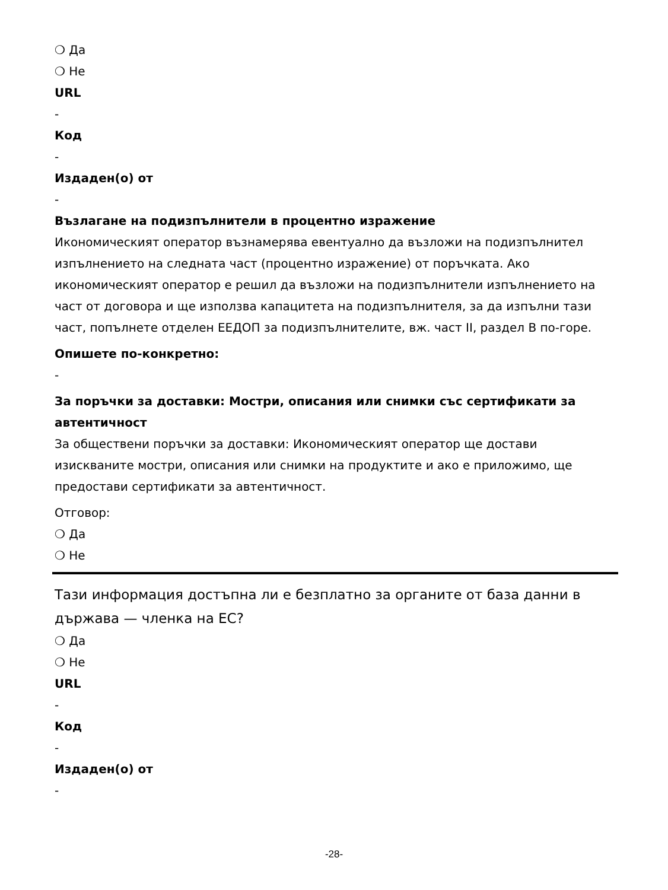❍ Да
❍ Не
URL
-
Код
-
Издаден(о) от
-
Възлагане на подизпълнители в процентно изражение
Икономическият оператор възнамерява евентуално да възложи на подизпълнител изпълнението на следната част (процентно изражение) от поръчката. Ако икономическият оператор е решил да възложи на подизпълнители изпълнението на част от договора и ще използва капацитета на подизпълнителя, за да изпълни тази част, попълнете отделен ЕЕДОП за подизпълнителите, вж. част II, раздел В по-горе.
Опишете по-конкретно:
-
За поръчки за доставки: Мостри, описания или снимки със сертификати за автентичност
За обществени поръчки за доставки: Икономическият оператор ще достави изискваните мостри, описания или снимки на продуктите и ако е приложимо, ще предостави сертификати за автентичност.
Отговор:
❍ Да
❍ Не
Тази информация достъпна ли е безплатно за органите от база данни в държава — членка на ЕС?
❍ Да
❍ Не
URL
-
Код
-
Издаден(о) от
-
-28-